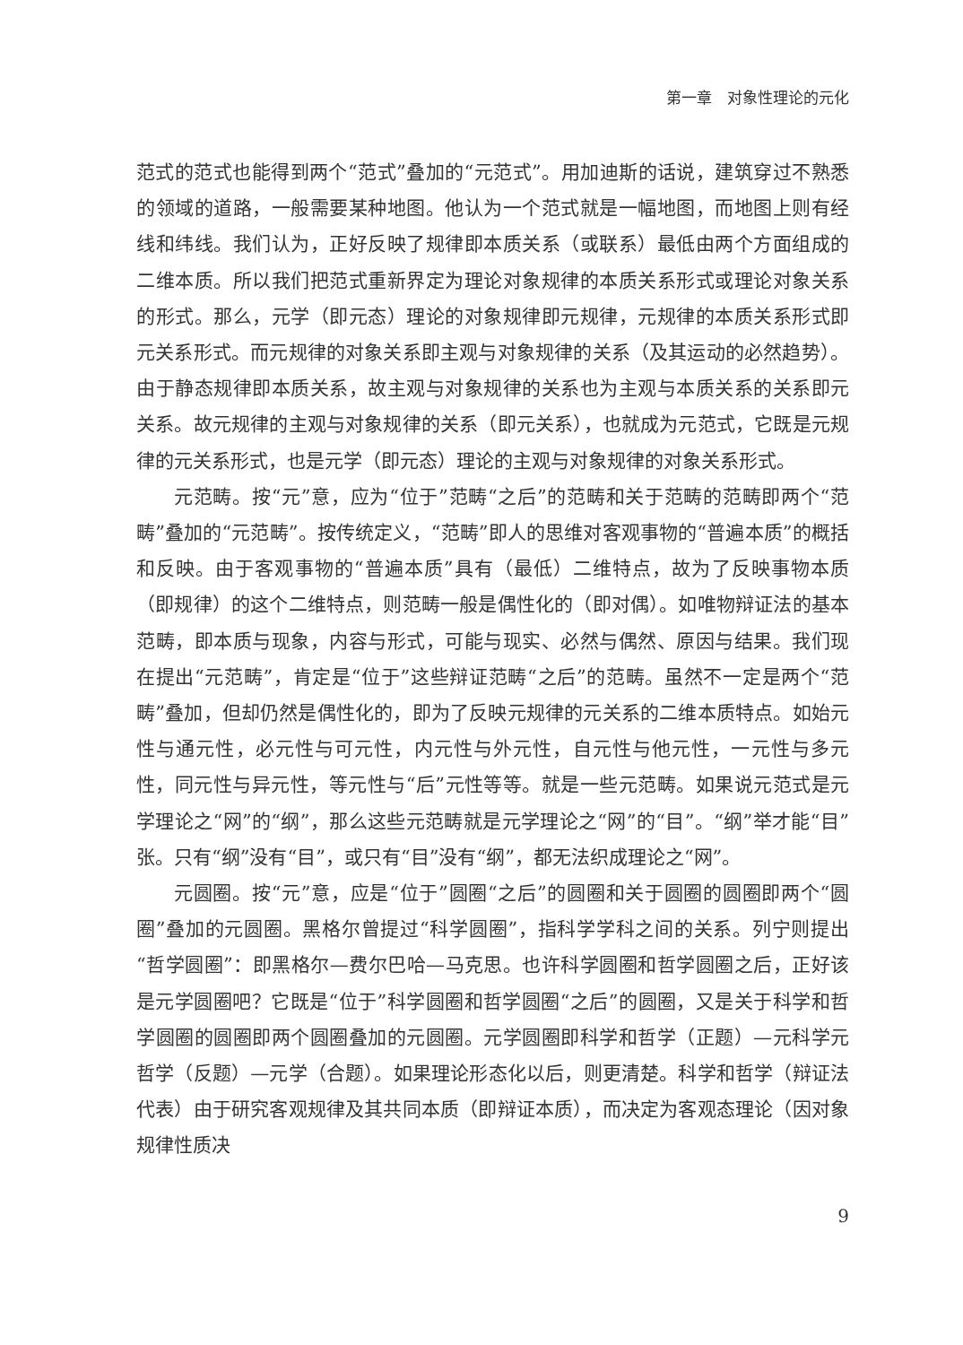第一章　对象性理论的元化
范式的范式也能得到两个“范式”叠加的“元范式”。用加迪斯的话说，建筑穿过不熟悉的领域的道路，一般需要某种地图。他认为一个范式就是一幅地图，而地图上则有经线和纬线。我们认为，正好反映了规律即本质关系（或联系）最低由两个方面组成的二维本质。所以我们把范式重新界定为理论对象规律的本质关系形式或理论对象关系的形式。那么，元学（即元态）理论的对象规律即元规律，元规律的本质关系形式即元关系形式。而元规律的对象关系即主观与对象规律的关系（及其运动的必然趋势）。由于静态规律即本质关系，故主观与对象规律的关系也为主观与本质关系的关系即元关系。故元规律的主观与对象规律的关系（即元关系），也就成为元范式，它既是元规律的元关系形式，也是元学（即元态）理论的主观与对象规律的对象关系形式。
元范畴。按“元”意，应为“位于”范畴“之后”的范畴和关于范畴的范畴即两个“范畴”叠加的“元范畴”。按传统定义，“范畴”即人的思维对客观事物的“普遍本质”的概括和反映。由于客观事物的“普遍本质”具有（最低）二维特点，故为了反映事物本质（即规律）的这个二维特点，则范畴一般是偶性化的（即对偶）。如唯物辩证法的基本范畴，即本质与现象，内容与形式，可能与现实、必然与偶然、原因与结果。我们现在提出“元范畴”，肯定是“位于”这些辩证范畴“之后”的范畴。虽然不一定是两个“范畴”叠加，但却仍然是偶性化的，即为了反映元规律的元关系的二维本质特点。如始元性与通元性，必元性与可元性，内元性与外元性，自元性与他元性，一元性与多元性，同元性与异元性，等元性与“后”元性等等。就是一些元范畴。如果说元范式是元学理论之“网”的“纲”，那么这些元范畴就是元学理论之“网”的“目”。“纲”举才能“目”张。只有“纲”没有“目”，或只有“目”没有“纲”，都无法织成理论之“网”。
元圆圈。按“元”意，应是“位于”圆圈“之后”的圆圈和关于圆圈的圆圈即两个“圆圈”叠加的元圆圈。黑格尔曾提过“科学圆圈”，指科学学科之间的关系。列宁则提出“哲学圆圈”：即黑格尔—费尔巴哈—马克思。也许科学圆圈和哲学圆圈之后，正好该是元学圆圈吧？它既是“位于”科学圆圈和哲学圆圈“之后”的圆圈，又是关于科学和哲学圆圈的圆圈即两个圆圈叠加的元圆圈。元学圆圈即科学和哲学（正题）—元科学元哲学（反题）—元学（合题）。如果理论形态化以后，则更清楚。科学和哲学（辩证法代表）由于研究客观规律及其共同本质（即辩证本质），而决定为客观态理论（因对象规律性质决
9